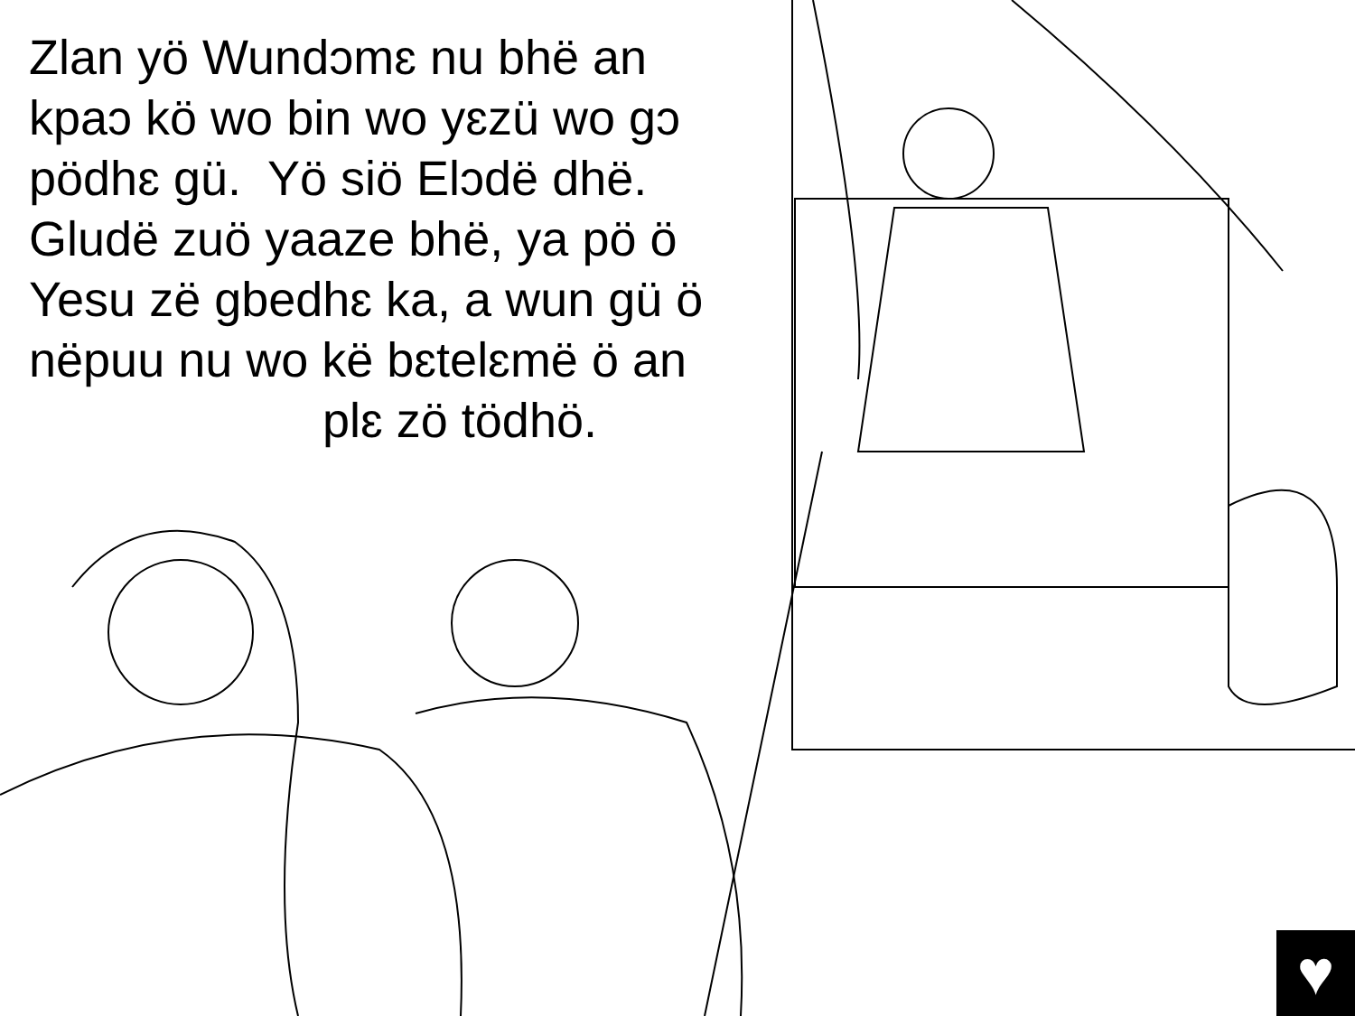Zlan yö Wundɔmɛ nu bhë an
kpaɔ kö wo bin wo yɛzü wo gɔ
pödhɛ gü. Yö siö Elɔdë dhë.
Gludë zuö yaaze bhë, ya pö ö
Yesu zë gbedhɛ ka, a wun gü ö
nëpuu nu wo kë bɛtelɛmë ö an
plɛ zö tödhö.
♥